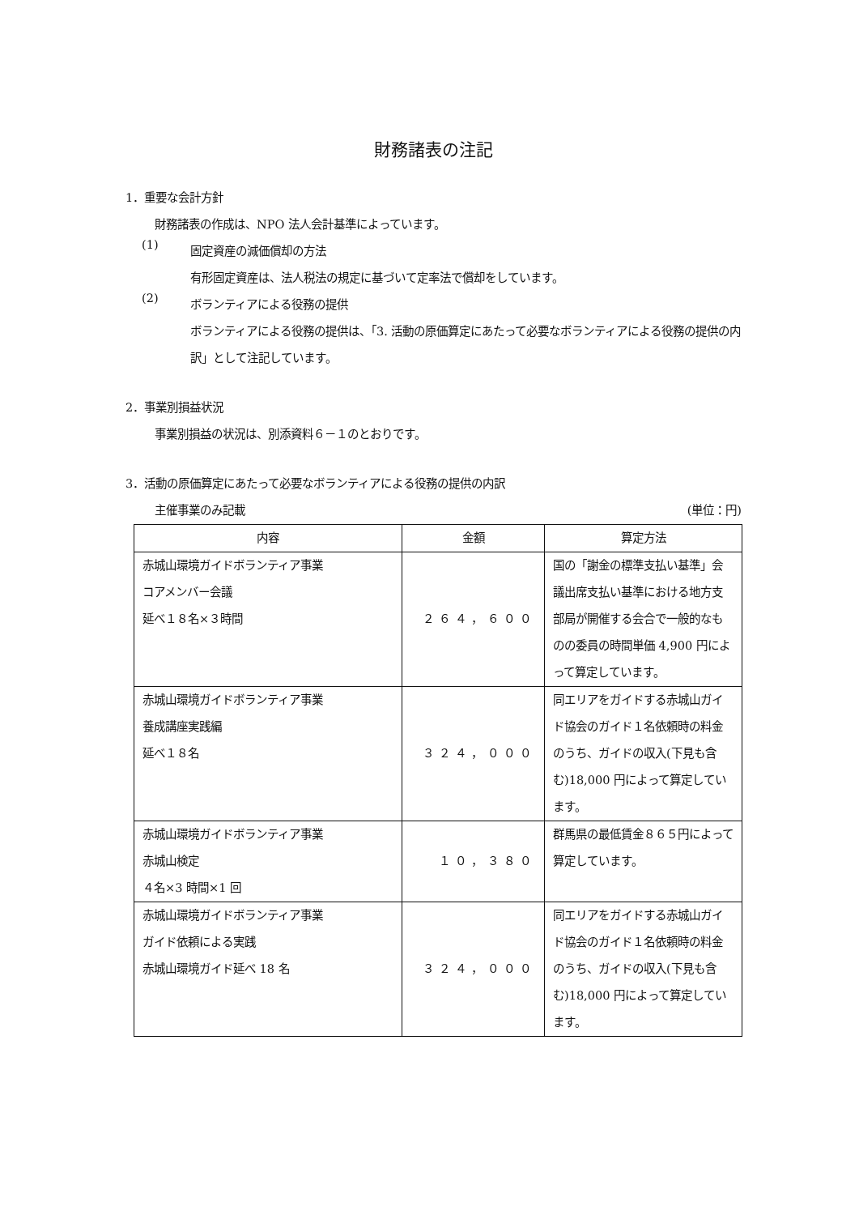財務諸表の注記
1．重要な会計方針
財務諸表の作成は、NPO 法人会計基準によっています。
(1)
固定資産の減価償却の方法
有形固定資産は、法人税法の規定に基づいて定率法で償却をしています。
(2)
ボランティアによる役務の提供
ボランティアによる役務の提供は、「3. 活動の原価算定にあたって必要なボランティアによる役務の提供の内訳」として注記しています。
2．事業別損益状況
事業別損益の状況は、別添資料６－１のとおりです。
3．活動の原価算定にあたって必要なボランティアによる役務の提供の内訳
主催事業のみ記載 (単位：円)
| 内容 | 金額 | 算定方法 |
| --- | --- | --- |
| 赤城山環境ガイドボランティア事業 コアメンバー会議 延べ１８名×３時間 | ２６４，６００ | 国の「謝金の標準支払い基準」会議出席支払い基準における地方支部局が開催する会合で一般的なものの委員の時間単価 4,900 円によって算定しています。 |
| 赤城山環境ガイドボランティア事業 養成講座実践編 延べ１８名 | ３２４，０００ | 同エリアをガイドする赤城山ガイド協会のガイド１名依頼時の料金のうち、ガイドの収入(下見も含む)18,000 円によって算定しています。 |
| 赤城山環境ガイドボランティア事業 赤城山検定 ４名×3 時間×1 回 | １０，３８０ | 群馬県の最低賃金８６５円によって算定しています。 |
| 赤城山環境ガイドボランティア事業 ガイド依頼による実践 赤城山環境ガイド延べ 18 名 | ３２４，０００ | 同エリアをガイドする赤城山ガイド協会のガイド１名依頼時の料金のうち、ガイドの収入(下見も含む)18,000 円によって算定しています。 |